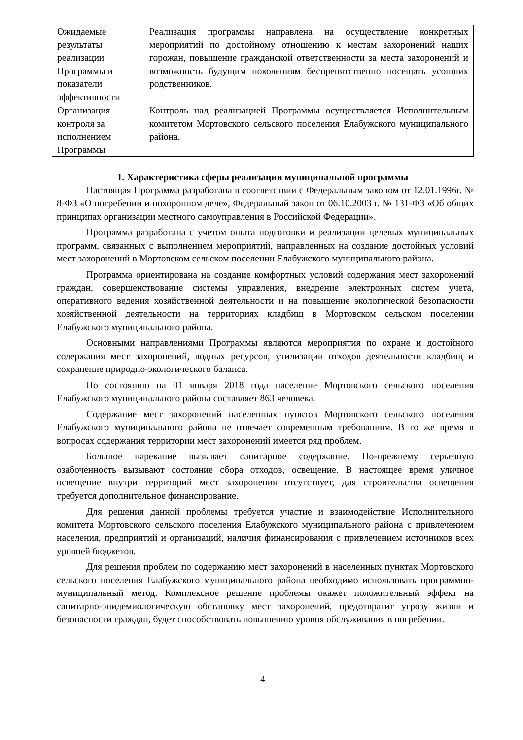| Ожидаемые результаты реализации Программы и показатели эффективности | Реализация программы направлена на осуществление конкретных мероприятий по достойному отношению к местам захоронений наших горожан, повышение гражданской ответственности за места захоронений и возможность будущим поколениям беспрепятственно посещать усопших родственников. |
| Организация контроля за исполнением Программы | Контроль над реализацией Программы осуществляется Исполнительным комитетом Мортовского сельского поселения Елабужского муниципального района. |
1. Характеристика сферы реализации муниципальной программы
Настоящая Программа разработана в соответствии с Федеральным законом от 12.01.1996г. № 8-ФЗ «О погребении и похоронном деле», Федеральный закон от 06.10.2003 г. № 131-ФЗ «Об общих принципах организации местного самоуправления в Российской Федерации».
Программа разработана с учетом опыта подготовки и реализации целевых муниципальных программ, связанных с выполнением мероприятий, направленных на создание достойных условий мест захоронений в Мортовском сельском поселении Елабужского муниципального района.
Программа ориентирована на создание комфортных условий содержания мест захоронений граждан, совершенствование системы управления, внедрение электронных систем учета, оперативного ведения хозяйственной деятельности и на повышение экологической безопасности хозяйственной деятельности на территориях кладбищ в Мортовском сельском поселении Елабужского муниципального района.
Основными направлениями Программы являются мероприятия по охране и достойного содержания мест захоронений, водных ресурсов, утилизации отходов деятельности кладбищ и сохранение природно-экологического баланса.
По состоянию на 01 января 2018 года население Мортовского сельского поселения Елабужского муниципального района составляет 863 человека.
Содержание мест захоронений населенных пунктов Мортовского сельского поселения Елабужского муниципального района не отвечает современным требованиям. В то же время в вопросах содержания территории мест захоронений имеется ряд проблем.
Большое нарекание вызывает санитарное содержание. По-прежнему серьезную озабоченность вызывают состояние сбора отходов, освещение. В настоящее время уличное освещение внутри территорий мест захоронения отсутствует, для строительства освещения требуется дополнительное финансирование.
Для решения данной проблемы требуется участие и взаимодействие Исполнительного комитета Мортовского сельского поселения Елабужского муниципального района с привлечением населения, предприятий и организаций, наличия финансирования с привлечением источников всех уровней бюджетов.
Для решения проблем по содержанию мест захоронений в населенных пунктах Мортовского сельского поселения Елабужского муниципального района необходимо использовать программно-муниципальный метод. Комплексное решение проблемы окажет положительный эффект на санитарно-эпидемиологическую обстановку мест захоронений, предотвратит угрозу жизни и безопасности граждан, будет способствовать повышению уровня обслуживания в погребении.
4